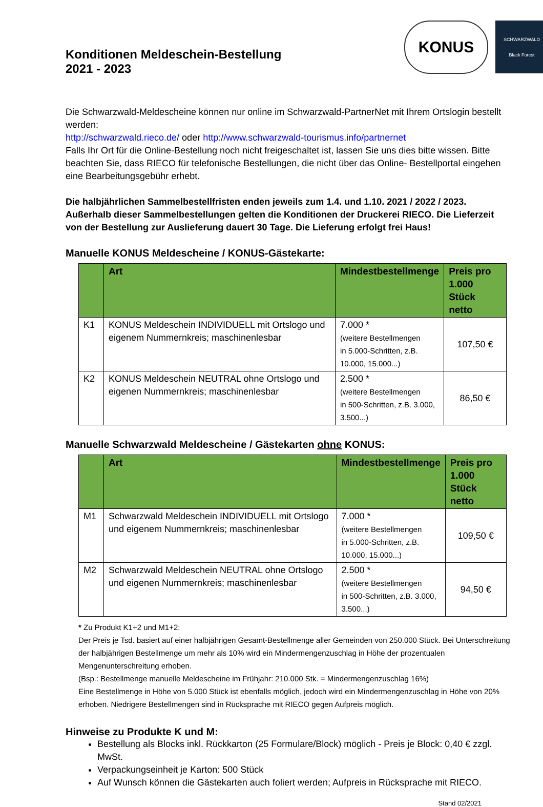Konditionen Meldeschein-Bestellung
2021 - 2023
KONUS
SCHWARZWALD
Black Forest
Die Schwarzwald-Meldescheine können nur online im Schwarzwald-PartnerNet mit Ihrem Ortslogin bestellt werden:
http://schwarzwald.rieco.de/ oder http://www.schwarzwald-tourismus.info/partnernet
Falls Ihr Ort für die Online-Bestellung noch nicht freigeschaltet ist, lassen Sie uns dies bitte wissen. Bitte beachten Sie, dass RIECO für telefonische Bestellungen, die nicht über das Online- Bestellportal eingehen eine Bearbeitungsgebühr erhebt.
Die halbjährlichen Sammelbestellfristen enden jeweils zum 1.4. und 1.10. 2021 / 2022 / 2023. Außerhalb dieser Sammelbestellungen gelten die Konditionen der Druckerei RIECO. Die Lieferzeit von der Bestellung zur Auslieferung dauert 30 Tage. Die Lieferung erfolgt frei Haus!
Manuelle KONUS Meldescheine / KONUS-Gästekarte:
| | Art | Mindestbestellmenge | Preis pro 1.000 Stück netto |
| --- | --- | --- | --- |
| K1 | KONUS Meldeschein INDIVIDUELL mit Ortslogo und eigenem Nummernkreis; maschinenlesbar | 7.000 * (weitere Bestellmengen in 5.000-Schritten, z.B. 10.000, 15.000...) | 107,50 € |
| K2 | KONUS Meldeschein NEUTRAL ohne Ortslogo und eigenen Nummernkreis; maschinenlesbar | 2.500 * (weitere Bestellmengen in 500-Schritten, z.B. 3.000, 3.500...) | 86,50 € |
Manuelle Schwarzwald Meldescheine / Gästekarten ohne KONUS:
| | Art | Mindestbestellmenge | Preis pro 1.000 Stück netto |
| --- | --- | --- | --- |
| M1 | Schwarzwald Meldeschein INDIVIDUELL mit Ortslogo und eigenem Nummernkreis; maschinenlesbar | 7.000 * (weitere Bestellmengen in 5.000-Schritten, z.B. 10.000, 15.000...) | 109,50 € |
| M2 | Schwarzwald Meldeschein NEUTRAL ohne Ortslogo und eigenen Nummernkreis; maschinenlesbar | 2.500 * (weitere Bestellmengen in 500-Schritten, z.B. 3.000, 3.500...) | 94,50 € |
* Zu Produkt K1+2 und M1+2:
Der Preis je Tsd. basiert auf einer halbjährigen Gesamt-Bestellmenge aller Gemeinden von 250.000 Stück. Bei Unterschreitung der halbjährigen Bestellmenge um mehr als 10% wird ein Mindermengenzuschlag in Höhe der prozentualen Mengenunterschreitung erhoben.
(Bsp.: Bestellmenge manuelle Meldescheine im Frühjahr: 210.000 Stk. = Mindermengenzuschlag 16%)
Eine Bestellmenge in Höhe von 5.000 Stück ist ebenfalls möglich, jedoch wird ein Mindermengenzuschlag in Höhe von 20% erhoben. Niedrigere Bestellmengen sind in Rücksprache mit RIECO gegen Aufpreis möglich.
Hinweise zu Produkte K und M:
Bestellung als Blocks inkl. Rückkarton (25 Formulare/Block) möglich - Preis je Block: 0,40 € zzgl. MwSt.
Verpackungseinheit je Karton: 500 Stück
Auf Wunsch können die Gästekarten auch foliert werden; Aufpreis in Rücksprache mit RIECO.
Stand 02/2021